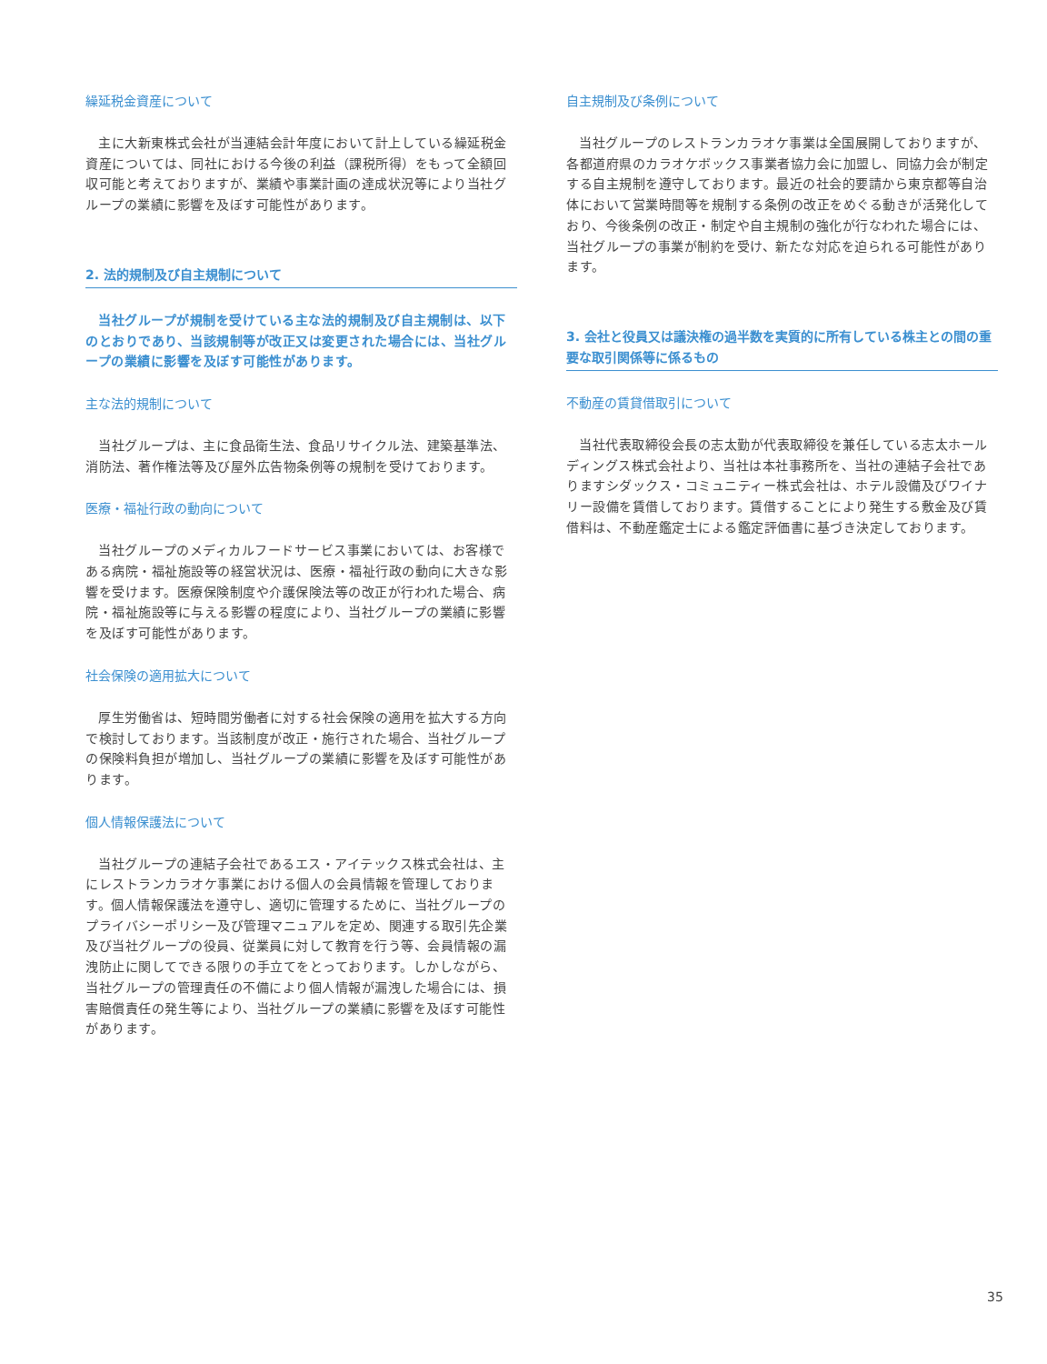繰延税金資産について
主に大新東株式会社が当連結会計年度において計上している繰延税金資産については、同社における今後の利益（課税所得）をもって全額回収可能と考えておりますが、業績や事業計画の達成状況等により当社グループの業績に影響を及ぼす可能性があります。
2. 法的規制及び自主規制について
当社グループが規制を受けている主な法的規制及び自主規制は、以下のとおりであり、当該規制等が改正又は変更された場合には、当社グループの業績に影響を及ぼす可能性があります。
主な法的規制について
当社グループは、主に食品衛生法、食品リサイクル法、建築基準法、消防法、著作権法等及び屋外広告物条例等の規制を受けております。
医療・福祉行政の動向について
当社グループのメディカルフードサービス事業においては、お客様である病院・福祉施設等の経営状況は、医療・福祉行政の動向に大きな影響を受けます。医療保険制度や介護保険法等の改正が行われた場合、病院・福祉施設等に与える影響の程度により、当社グループの業績に影響を及ぼす可能性があります。
社会保険の適用拡大について
厚生労働省は、短時間労働者に対する社会保険の適用を拡大する方向で検討しております。当該制度が改正・施行された場合、当社グループの保険料負担が増加し、当社グループの業績に影響を及ぼす可能性があります。
個人情報保護法について
当社グループの連結子会社であるエス・アイテックス株式会社は、主にレストランカラオケ事業における個人の会員情報を管理しております。個人情報保護法を遵守し、適切に管理するために、当社グループのプライバシーポリシー及び管理マニュアルを定め、関連する取引先企業及び当社グループの役員、従業員に対して教育を行う等、会員情報の漏洩防止に関してできる限りの手立てをとっております。しかしながら、当社グループの管理責任の不備により個人情報が漏洩した場合には、損害賠償責任の発生等により、当社グループの業績に影響を及ぼす可能性があります。
自主規制及び条例について
当社グループのレストランカラオケ事業は全国展開しておりますが、各都道府県のカラオケボックス事業者協力会に加盟し、同協力会が制定する自主規制を遵守しております。最近の社会的要請から東京都等自治体において営業時間等を規制する条例の改正をめぐる動きが活発化しており、今後条例の改正・制定や自主規制の強化が行なわれた場合には、当社グループの事業が制約を受け、新たな対応を迫られる可能性があります。
3. 会社と役員又は議決権の過半数を実質的に所有している株主との間の重要な取引関係等に係るもの
不動産の賃貸借取引について
当社代表取締役会長の志太勤が代表取締役を兼任している志太ホールディングス株式会社より、当社は本社事務所を、当社の連結子会社でありますシダックス・コミュニティー株式会社は、ホテル設備及びワイナリー設備を賃借しております。賃借することにより発生する敷金及び賃借料は、不動産鑑定士による鑑定評価書に基づき決定しております。
35